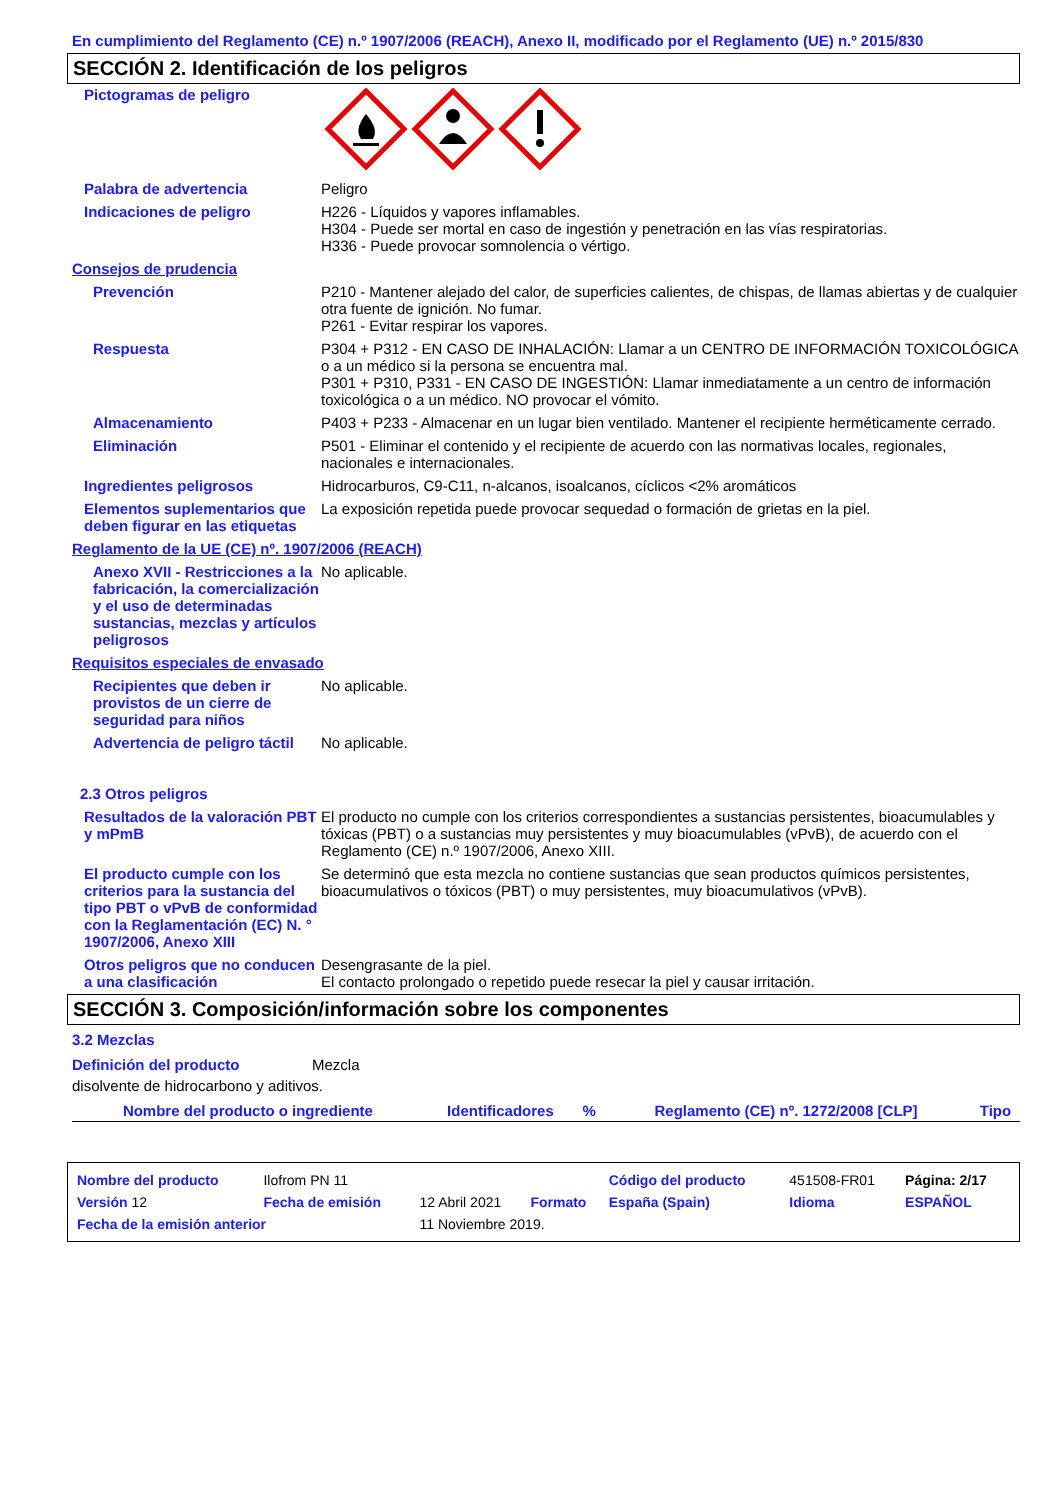En cumplimiento del Reglamento (CE) n.º 1907/2006 (REACH), Anexo II, modificado por el Reglamento (UE) n.º 2015/830
SECCIÓN 2. Identificación de los peligros
| Pictogramas de peligro | |
| Palabra de advertencia | Peligro |
| Indicaciones de peligro | H226 - Líquidos y vapores inflamables. H304 - Puede ser mortal en caso de ingestión y penetración en las vías respiratorias. H336 - Puede provocar somnolencia o vértigo. |
| Consejos de prudencia | |
| Prevención | P210 - Mantener alejado del calor, de superficies calientes, de chispas, de llamas abiertas y de cualquier otra fuente de ignición. No fumar. P261 - Evitar respirar los vapores. |
| Respuesta | P304 + P312 - EN CASO DE INHALACIÓN: Llamar a un CENTRO DE INFORMACIÓN TOXICOLÓGICA o a un médico si la persona se encuentra mal. P301 + P310, P331 - EN CASO DE INGESTIÓN: Llamar inmediatamente a un centro de información toxicológica o a un médico. NO provocar el vómito. |
| Almacenamiento | P403 + P233 - Almacenar en un lugar bien ventilado. Mantener el recipiente herméticamente cerrado. |
| Eliminación | P501 - Eliminar el contenido y el recipiente de acuerdo con las normativas locales, regionales, nacionales e internacionales. |
| Ingredientes peligrosos | Hidrocarburos, C9-C11, n-alcanos, isoalcanos, cíclicos <2% aromáticos |
| Elementos suplementarios que deben figurar en las etiquetas | La exposición repetida puede provocar sequedad o formación de grietas en la piel. |
| Reglamento de la UE (CE) nº. 1907/2006 (REACH) | |
| Anexo XVII - Restricciones a la fabricación, la comercialización y el uso de determinadas sustancias, mezclas y artículos peligrosos | No aplicable. |
| Requisitos especiales de envasado | |
| Recipientes que deben ir provistos de un cierre de seguridad para niños | No aplicable. |
| Advertencia de peligro táctil | No aplicable. |
| 2.3 Otros peligros | |
| Resultados de la valoración PBT y mPmB | El producto no cumple con los criterios correspondientes a sustancias persistentes, bioacumulables y tóxicas (PBT) o a sustancias muy persistentes y muy bioacumulables (vPvB), de acuerdo con el Reglamento (CE) n.º 1907/2006, Anexo XIII. |
| El producto cumple con los criterios para la sustancia del tipo PBT o vPvB de conformidad con la Reglamentación (EC) N. ° 1907/2006, Anexo XIII | Se determinó que esta mezcla no contiene sustancias que sean productos químicos persistentes, bioacumulativos o tóxicos (PBT) o muy persistentes, muy bioacumulativos (vPvB). |
| Otros peligros que no conducen a una clasificación | Desengrasante de la piel. El contacto prolongado o repetido puede resecar la piel y causar irritación. |
SECCIÓN 3. Composición/información sobre los componentes
3.2 Mezclas
| Definición del producto | Mezcla |
disolvente de hidrocarbono y aditivos.
| Nombre del producto o ingrediente | Identificadores | % | Reglamento (CE) nº. 1272/2008 [CLP] | Tipo |
| --- | --- | --- | --- | --- |
| Nombre del producto | Ilofrom PN 11 | | | Código del producto | 451508-FR01 | Página: 2/17 |
| Versión 12 | Fecha de emisión | 12 Abril 2021 | Formato | España (Spain) | Idioma | ESPAÑOL |
| Fecha de la emisión anterior | | 11 Noviembre 2019. | | | | |